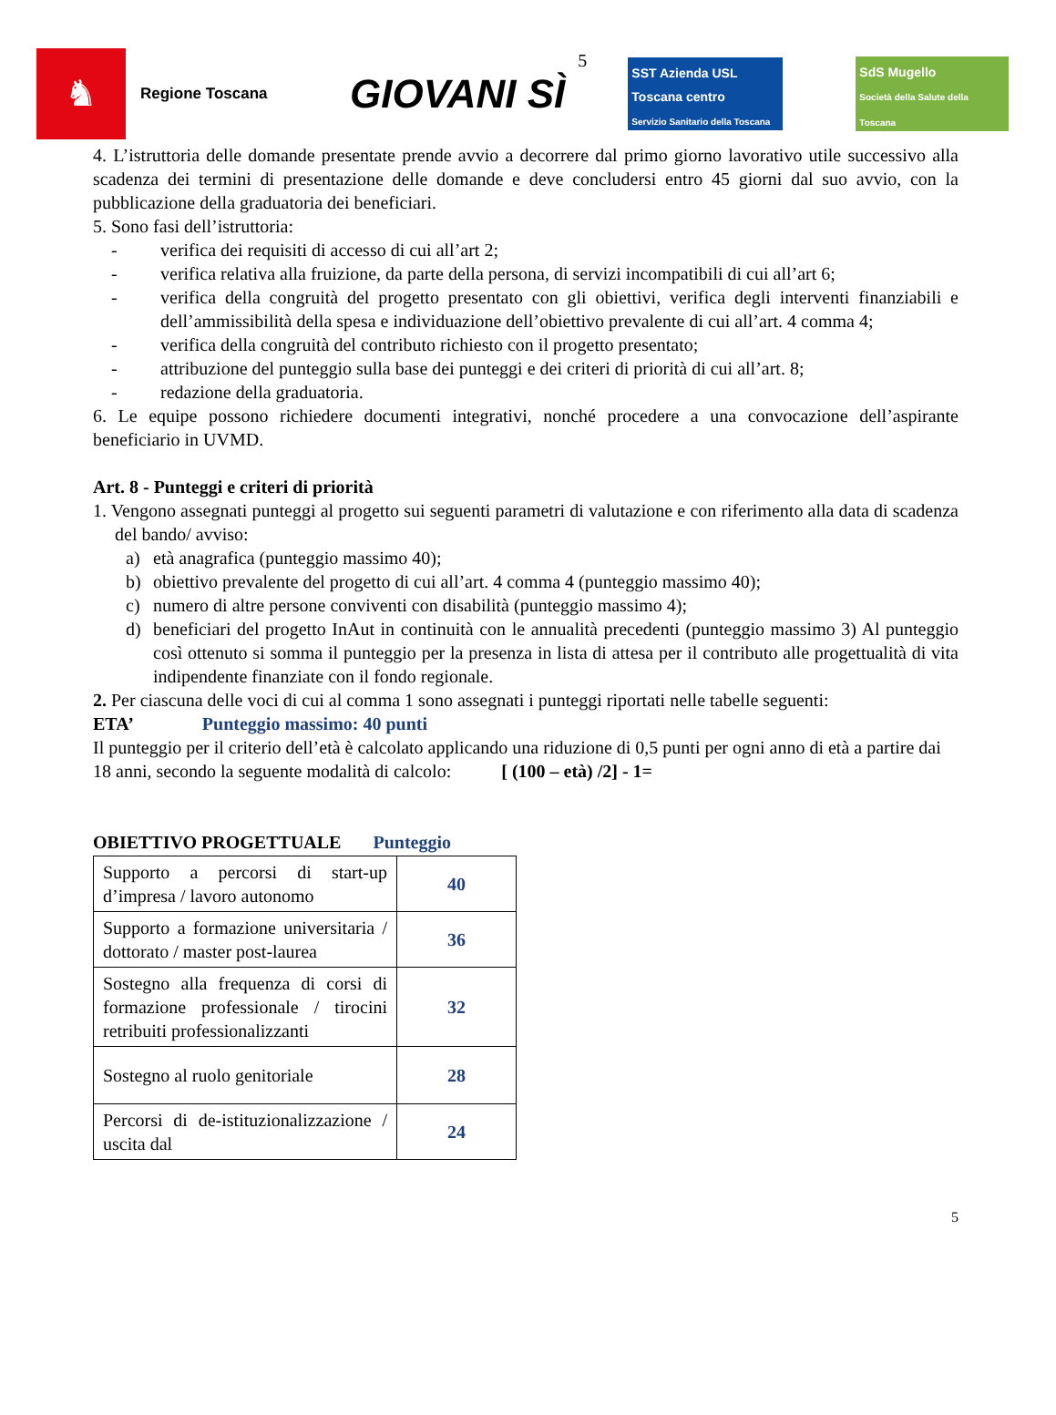♞
Regione Toscana
GIOVANI SÌ
5
SST Azienda USL Toscana centro
Servizio Sanitario della Toscana
SdS Mugello
Società della Salute della Toscana
4. L’istruttoria delle domande presentate prende avvio a decorrere dal primo giorno lavorativo utile successivo alla scadenza dei termini di presentazione delle domande e deve concludersi entro 45 giorni dal suo avvio, con la pubblicazione della graduatoria dei beneficiari.
5. Sono fasi dell’istruttoria:
- verifica dei requisiti di accesso di cui all’art 2;
- verifica relativa alla fruizione, da parte della persona, di servizi incompatibili di cui all’art 6;
- verifica della congruità del progetto presentato con gli obiettivi, verifica degli interventi finanziabili e dell’ammissibilità della spesa e individuazione dell’obiettivo prevalente di cui all’art. 4 comma 4;
- verifica della congruità del contributo richiesto con il progetto presentato;
- attribuzione del punteggio sulla base dei punteggi e dei criteri di priorità di cui all’art. 8;
- redazione della graduatoria.
6. Le equipe possono richiedere documenti integrativi, nonché procedere a una convocazione dell’aspirante beneficiario in UVMD.
Art. 8 - Punteggi e criteri di priorità
1. Vengono assegnati punteggi al progetto sui seguenti parametri di valutazione e con riferimento alla data di scadenza del bando/ avviso:
a) età anagrafica (punteggio massimo 40);
b) obiettivo prevalente del progetto di cui all’art. 4 comma 4 (punteggio massimo 40);
c) numero di altre persone conviventi con disabilità (punteggio massimo 4);
d) beneficiari del progetto InAut in continuità con le annualità precedenti (punteggio massimo 3) Al punteggio così ottenuto si somma il punteggio per la presenza in lista di attesa per il contributo alle progettualità di vita indipendente finanziate con il fondo regionale.
2. Per ciascuna delle voci di cui al comma 1 sono assegnati i punteggi riportati nelle tabelle seguenti:
ETA’ Punteggio massimo: 40 punti
Il punteggio per il criterio dell’età è calcolato applicando una riduzione di 0,5 punti per ogni anno di età a partire dai 18 anni, secondo la seguente modalità di calcolo: [ (100 – età) /2] - 1=
OBIETTIVO PROGETTUALE Punteggio
| Supporto a percorsi di start-up d’impresa / lavoro autonomo | 40 |
| Supporto a formazione universitaria / dottorato / master post-laurea | 36 |
| Sostegno alla frequenza di corsi di formazione professionale / tirocini retribuiti professionalizzanti | 32 |
| Sostegno al ruolo genitoriale | 28 |
| Percorsi di de-istituzionalizzazione / uscita dal | 24 |
5